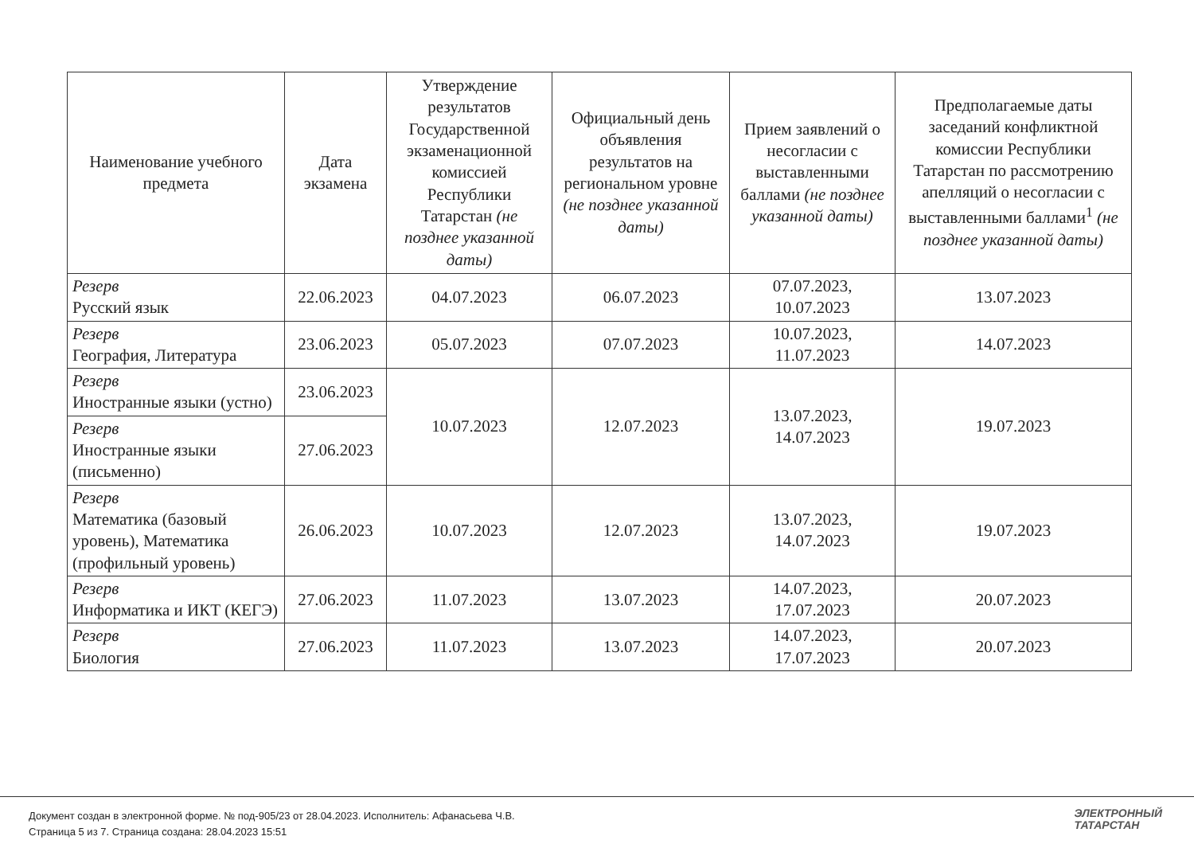| Наименование учебного предмета | Дата экзамена | Утверждение результатов Государственной экзаменационной комиссией Республики Татарстан (не позднее указанной даты) | Официальный день объявления результатов на региональном уровне (не позднее указанной даты) | Прием заявлений о несогласии с выставленными баллами (не позднее указанной даты) | Предполагаемые даты заседаний конфликтной комиссии Республики Татарстан по рассмотрению апелляций о несогласии с выставленными баллами<sup>1</sup> (не позднее указанной даты) |
| --- | --- | --- | --- | --- | --- |
| Резерв Русский язык | 22.06.2023 | 04.07.2023 | 06.07.2023 | 07.07.2023, 10.07.2023 | 13.07.2023 |
| Резерв География, Литература | 23.06.2023 | 05.07.2023 | 07.07.2023 | 10.07.2023, 11.07.2023 | 14.07.2023 |
| Резерв Иностранные языки (устно) | 23.06.2023 | 10.07.2023 | 12.07.2023 | 13.07.2023, 14.07.2023 | 19.07.2023 |
| Резерв Иностранные языки (письменно) | 27.06.2023 | | | | |
| Резерв Математика (базовый уровень), Математика (профильный уровень) | 26.06.2023 | 10.07.2023 | 12.07.2023 | 13.07.2023, 14.07.2023 | 19.07.2023 |
| Резерв Информатика и ИКТ (КЕГЭ) | 27.06.2023 | 11.07.2023 | 13.07.2023 | 14.07.2023, 17.07.2023 | 20.07.2023 |
| Резерв Биология | 27.06.2023 | 11.07.2023 | 13.07.2023 | 14.07.2023, 17.07.2023 | 20.07.2023 |
Документ создан в электронной форме. № под-905/23 от 28.04.2023. Исполнитель: Афанасьева Ч.В.
Страница 5 из 7. Страница создана: 28.04.2023 15:51
ЭЛЕКТРОННЫЙ
ТАТАРСТАН